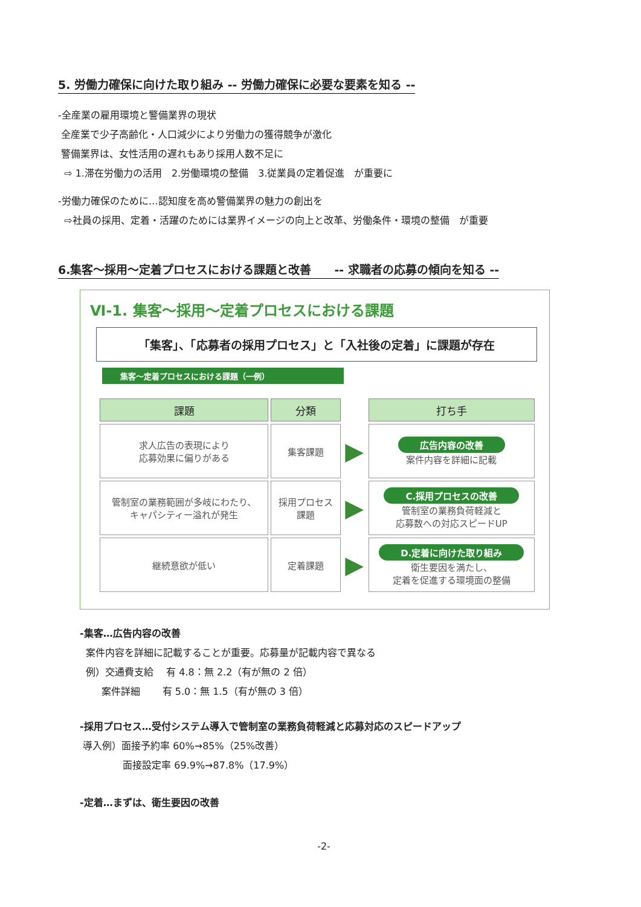5. 労働力確保に向けた取り組み -- 労働力確保に必要な要素を知る --
-全産業の雇用環境と警備業界の現状
全産業で少子高齢化・人口減少により労働力の獲得競争が激化
警備業界は、女性活用の遅れもあり採用人数不足に
⇨ 1.滞在労働力の活用　2.労働環境の整備　3.従業員の定着促進　が重要に
-労働力確保のために…認知度を高め警備業界の魅力の創出を
⇨社員の採用、定着・活躍のためには業界イメージの向上と改革、労働条件・環境の整備　が重要
6.集客～採用～定着プロセスにおける課題と改善　　-- 求職者の応募の傾向を知る --
Ⅵ-1. 集客～採用～定着プロセスにおける課題
「集客」、「応募者の採用プロセス」と「入社後の定着」に課題が存在
集客～定着プロセスにおける課題（一例）
| 課題 | 分類 | | 打ち手 |
| --- | --- | --- | --- |
| 求人広告の表現により 応募効果に偏りがある | 集客課題 | ▶ | 広告内容の改善 案件内容を詳細に記載 |
| 管制室の業務範囲が多岐にわたり、 キャパシティー溢れが発生 | 採用プロセス 課題 | ▶ | C.採用プロセスの改善 管制室の業務負荷軽減と 応募数への対応スピードUP |
| 継続意欲が低い | 定着課題 | ▶ | D.定着に向けた取り組み 衛生要因を満たし、 定着を促進する環境面の整備 |
-集客…広告内容の改善
案件内容を詳細に記載することが重要。応募量が記載内容で異なる
例）交通費支給　 有 4.8：無 2.2（有が無の 2 倍）
案件詳細　　 有 5.0：無 1.5（有が無の 3 倍）
-採用プロセス…受付システム導入で管制室の業務負荷軽減と応募対応のスピードアップ
導入例）面接予約率 60%→85%（25%改善）
面接設定率 69.9%→87.8%（17.9%）
-定着…まずは、衛生要因の改善
-2-